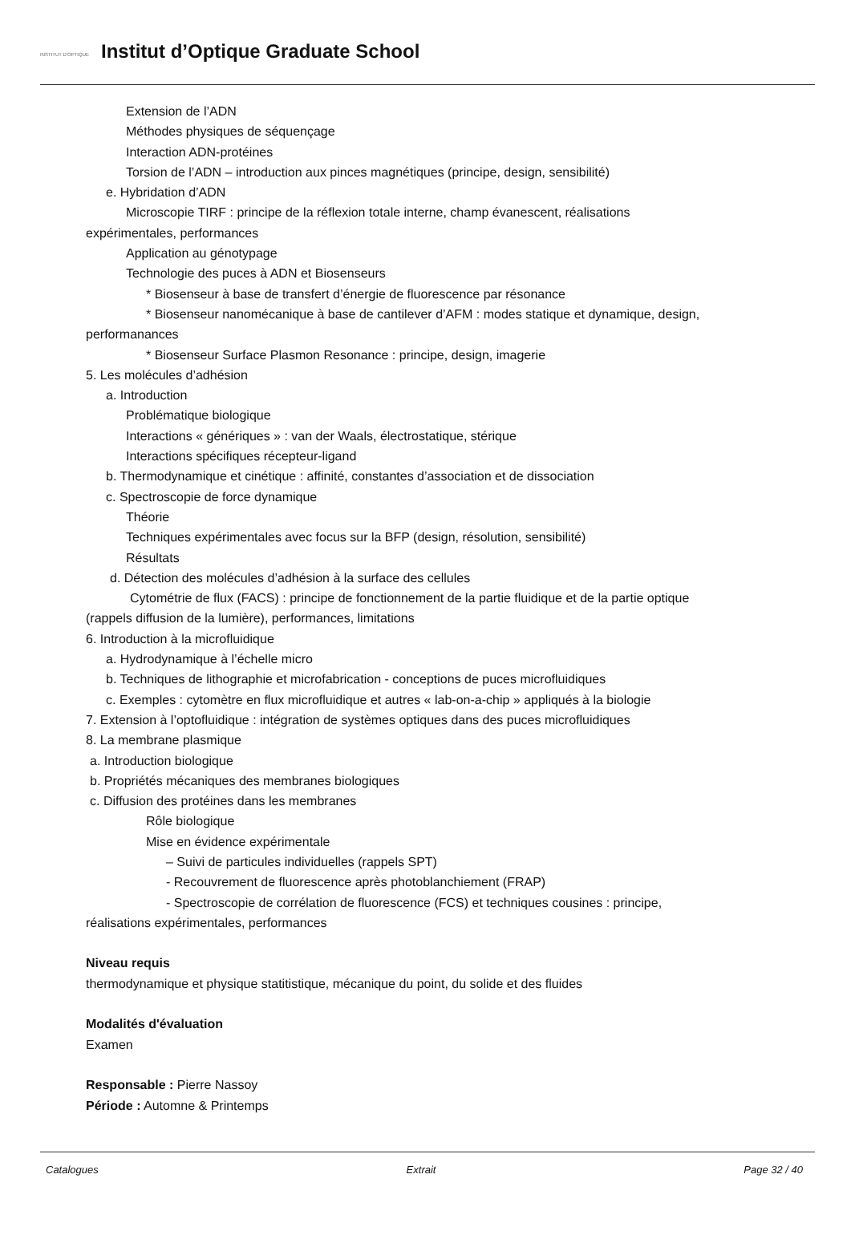INSTITUT D'OPTIQUE
Institut d’Optique Graduate School
Extension de l’ADN
Méthodes physiques de séquençage
Interaction ADN-protéines
Torsion de l’ADN – introduction aux pinces magnétiques (principe, design, sensibilité)
e. Hybridation d’ADN
Microscopie TIRF : principe de la réflexion totale interne, champ évanescent, réalisations
expérimentales, performances
Application au génotypage
Technologie des puces à ADN et Biosenseurs
* Biosenseur à base de transfert d’énergie de fluorescence par résonance
* Biosenseur nanomécanique à base de cantilever d’AFM : modes statique et dynamique, design,
performanances
* Biosenseur Surface Plasmon Resonance : principe, design, imagerie
5. Les molécules d’adhésion
a. Introduction
Problématique biologique
Interactions « génériques » : van der Waals, électrostatique, stérique
Interactions spécifiques récepteur-ligand
b. Thermodynamique et cinétique : affinité, constantes d’association et de dissociation
c. Spectroscopie de force dynamique
Théorie
Techniques expérimentales avec focus sur la BFP (design, résolution, sensibilité)
Résultats
d. Détection des molécules d’adhésion à la surface des cellules
Cytométrie de flux (FACS) : principe de fonctionnement de la partie fluidique et de la partie optique
(rappels diffusion de la lumière), performances, limitations
6. Introduction à la microfluidique
a. Hydrodynamique à l’échelle micro
b. Techniques de lithographie et microfabrication - conceptions de puces microfluidiques
c. Exemples : cytomètre en flux microfluidique et autres « lab-on-a-chip » appliqués à la biologie
7. Extension à l’optofluidique : intégration de systèmes optiques dans des puces microfluidiques
8. La membrane plasmique
a. Introduction biologique
b. Propriétés mécaniques des membranes biologiques
c. Diffusion des protéines dans les membranes
Rôle biologique
Mise en évidence expérimentale
– Suivi de particules individuelles (rappels SPT)
- Recouvrement de fluorescence après photoblanchiement (FRAP)
- Spectroscopie de corrélation de fluorescence (FCS) et techniques cousines : principe,
réalisations expérimentales, performances
Niveau requis
thermodynamique et physique statitistique, mécanique du point, du solide et des fluides
Modalités d'évaluation
Examen
Responsable : Pierre Nassoy
Période : Automne & Printemps
Catalogues Extrait Page 32 / 40